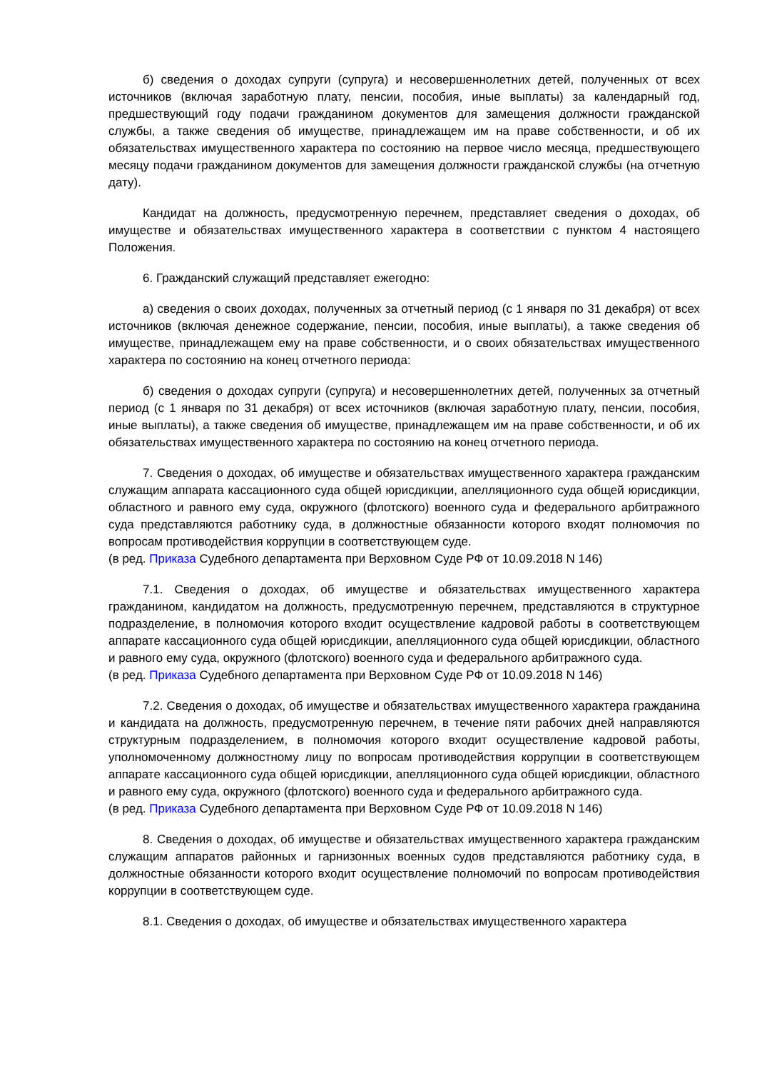б) сведения о доходах супруги (супруга) и несовершеннолетних детей, полученных от всех источников (включая заработную плату, пенсии, пособия, иные выплаты) за календарный год, предшествующий году подачи гражданином документов для замещения должности гражданской службы, а также сведения об имуществе, принадлежащем им на праве собственности, и об их обязательствах имущественного характера по состоянию на первое число месяца, предшествующего месяцу подачи гражданином документов для замещения должности гражданской службы (на отчетную дату).
Кандидат на должность, предусмотренную перечнем, представляет сведения о доходах, об имуществе и обязательствах имущественного характера в соответствии с пунктом 4 настоящего Положения.
6. Гражданский служащий представляет ежегодно:
а) сведения о своих доходах, полученных за отчетный период (с 1 января по 31 декабря) от всех источников (включая денежное содержание, пенсии, пособия, иные выплаты), а также сведения об имуществе, принадлежащем ему на праве собственности, и о своих обязательствах имущественного характера по состоянию на конец отчетного периода:
б) сведения о доходах супруги (супруга) и несовершеннолетних детей, полученных за отчетный период (с 1 января по 31 декабря) от всех источников (включая заработную плату, пенсии, пособия, иные выплаты), а также сведения об имуществе, принадлежащем им на праве собственности, и об их обязательствах имущественного характера по состоянию на конец отчетного периода.
7. Сведения о доходах, об имуществе и обязательствах имущественного характера гражданским служащим аппарата кассационного суда общей юрисдикции, апелляционного суда общей юрисдикции, областного и равного ему суда, окружного (флотского) военного суда и федерального арбитражного суда представляются работнику суда, в должностные обязанности которого входят полномочия по вопросам противодействия коррупции в соответствующем суде.
(в ред. Приказа Судебного департамента при Верховном Суде РФ от 10.09.2018 N 146)
7.1. Сведения о доходах, об имуществе и обязательствах имущественного характера гражданином, кандидатом на должность, предусмотренную перечнем, представляются в структурное подразделение, в полномочия которого входит осуществление кадровой работы в соответствующем аппарате кассационного суда общей юрисдикции, апелляционного суда общей юрисдикции, областного и равного ему суда, окружного (флотского) военного суда и федерального арбитражного суда.
(в ред. Приказа Судебного департамента при Верховном Суде РФ от 10.09.2018 N 146)
7.2. Сведения о доходах, об имуществе и обязательствах имущественного характера гражданина и кандидата на должность, предусмотренную перечнем, в течение пяти рабочих дней направляются структурным подразделением, в полномочия которого входит осуществление кадровой работы, уполномоченному должностному лицу по вопросам противодействия коррупции в соответствующем аппарате кассационного суда общей юрисдикции, апелляционного суда общей юрисдикции, областного и равного ему суда, окружного (флотского) военного суда и федерального арбитражного суда.
(в ред. Приказа Судебного департамента при Верховном Суде РФ от 10.09.2018 N 146)
8. Сведения о доходах, об имуществе и обязательствах имущественного характера гражданским служащим аппаратов районных и гарнизонных военных судов представляются работнику суда, в должностные обязанности которого входит осуществление полномочий по вопросам противодействия коррупции в соответствующем суде.
8.1. Сведения о доходах, об имуществе и обязательствах имущественного характера